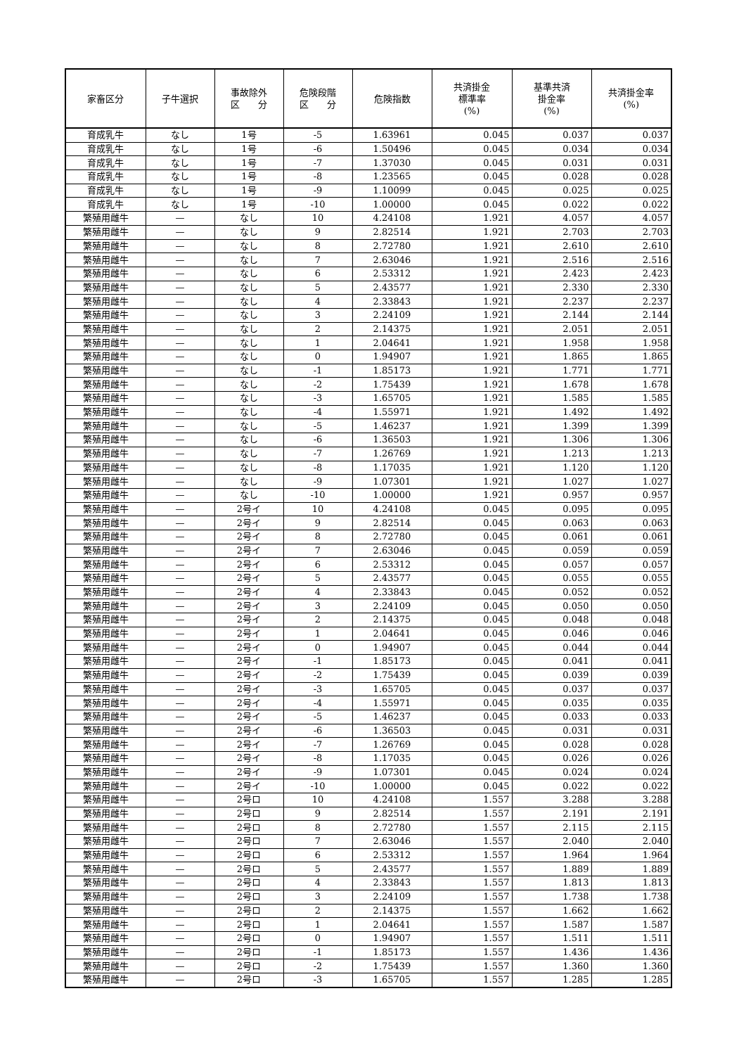| 家畜区分 | 子牛選択 | 事故除外 区 分 | 危険段階 区 分 | 危険指数 | 共済掛金 標準率 (%) | 基準共済 掛金率 (%) | 共済掛金率 (%) |
| --- | --- | --- | --- | --- | --- | --- | --- |
| 育成乳牛 | なし | 1号 | -5 | 1.63961 | 0.045 | 0.037 | 0.037 |
| 育成乳牛 | なし | 1号 | -6 | 1.50496 | 0.045 | 0.034 | 0.034 |
| 育成乳牛 | なし | 1号 | -7 | 1.37030 | 0.045 | 0.031 | 0.031 |
| 育成乳牛 | なし | 1号 | -8 | 1.23565 | 0.045 | 0.028 | 0.028 |
| 育成乳牛 | なし | 1号 | -9 | 1.10099 | 0.045 | 0.025 | 0.025 |
| 育成乳牛 | なし | 1号 | -10 | 1.00000 | 0.045 | 0.022 | 0.022 |
| 繁殖用雌牛 | — | なし | 10 | 4.24108 | 1.921 | 4.057 | 4.057 |
| 繁殖用雌牛 | — | なし | 9 | 2.82514 | 1.921 | 2.703 | 2.703 |
| 繁殖用雌牛 | — | なし | 8 | 2.72780 | 1.921 | 2.610 | 2.610 |
| 繁殖用雌牛 | — | なし | 7 | 2.63046 | 1.921 | 2.516 | 2.516 |
| 繁殖用雌牛 | — | なし | 6 | 2.53312 | 1.921 | 2.423 | 2.423 |
| 繁殖用雌牛 | — | なし | 5 | 2.43577 | 1.921 | 2.330 | 2.330 |
| 繁殖用雌牛 | — | なし | 4 | 2.33843 | 1.921 | 2.237 | 2.237 |
| 繁殖用雌牛 | — | なし | 3 | 2.24109 | 1.921 | 2.144 | 2.144 |
| 繁殖用雌牛 | — | なし | 2 | 2.14375 | 1.921 | 2.051 | 2.051 |
| 繁殖用雌牛 | — | なし | 1 | 2.04641 | 1.921 | 1.958 | 1.958 |
| 繁殖用雌牛 | — | なし | 0 | 1.94907 | 1.921 | 1.865 | 1.865 |
| 繁殖用雌牛 | — | なし | -1 | 1.85173 | 1.921 | 1.771 | 1.771 |
| 繁殖用雌牛 | — | なし | -2 | 1.75439 | 1.921 | 1.678 | 1.678 |
| 繁殖用雌牛 | — | なし | -3 | 1.65705 | 1.921 | 1.585 | 1.585 |
| 繁殖用雌牛 | — | なし | -4 | 1.55971 | 1.921 | 1.492 | 1.492 |
| 繁殖用雌牛 | — | なし | -5 | 1.46237 | 1.921 | 1.399 | 1.399 |
| 繁殖用雌牛 | — | なし | -6 | 1.36503 | 1.921 | 1.306 | 1.306 |
| 繁殖用雌牛 | — | なし | -7 | 1.26769 | 1.921 | 1.213 | 1.213 |
| 繁殖用雌牛 | — | なし | -8 | 1.17035 | 1.921 | 1.120 | 1.120 |
| 繁殖用雌牛 | — | なし | -9 | 1.07301 | 1.921 | 1.027 | 1.027 |
| 繁殖用雌牛 | — | なし | -10 | 1.00000 | 1.921 | 0.957 | 0.957 |
| 繁殖用雌牛 | — | 2号イ | 10 | 4.24108 | 0.045 | 0.095 | 0.095 |
| 繁殖用雌牛 | — | 2号イ | 9 | 2.82514 | 0.045 | 0.063 | 0.063 |
| 繁殖用雌牛 | — | 2号イ | 8 | 2.72780 | 0.045 | 0.061 | 0.061 |
| 繁殖用雌牛 | — | 2号イ | 7 | 2.63046 | 0.045 | 0.059 | 0.059 |
| 繁殖用雌牛 | — | 2号イ | 6 | 2.53312 | 0.045 | 0.057 | 0.057 |
| 繁殖用雌牛 | — | 2号イ | 5 | 2.43577 | 0.045 | 0.055 | 0.055 |
| 繁殖用雌牛 | — | 2号イ | 4 | 2.33843 | 0.045 | 0.052 | 0.052 |
| 繁殖用雌牛 | — | 2号イ | 3 | 2.24109 | 0.045 | 0.050 | 0.050 |
| 繁殖用雌牛 | — | 2号イ | 2 | 2.14375 | 0.045 | 0.048 | 0.048 |
| 繁殖用雌牛 | — | 2号イ | 1 | 2.04641 | 0.045 | 0.046 | 0.046 |
| 繁殖用雌牛 | — | 2号イ | 0 | 1.94907 | 0.045 | 0.044 | 0.044 |
| 繁殖用雌牛 | — | 2号イ | -1 | 1.85173 | 0.045 | 0.041 | 0.041 |
| 繁殖用雌牛 | — | 2号イ | -2 | 1.75439 | 0.045 | 0.039 | 0.039 |
| 繁殖用雌牛 | — | 2号イ | -3 | 1.65705 | 0.045 | 0.037 | 0.037 |
| 繁殖用雌牛 | — | 2号イ | -4 | 1.55971 | 0.045 | 0.035 | 0.035 |
| 繁殖用雌牛 | — | 2号イ | -5 | 1.46237 | 0.045 | 0.033 | 0.033 |
| 繁殖用雌牛 | — | 2号イ | -6 | 1.36503 | 0.045 | 0.031 | 0.031 |
| 繁殖用雌牛 | — | 2号イ | -7 | 1.26769 | 0.045 | 0.028 | 0.028 |
| 繁殖用雌牛 | — | 2号イ | -8 | 1.17035 | 0.045 | 0.026 | 0.026 |
| 繁殖用雌牛 | — | 2号イ | -9 | 1.07301 | 0.045 | 0.024 | 0.024 |
| 繁殖用雌牛 | — | 2号イ | -10 | 1.00000 | 0.045 | 0.022 | 0.022 |
| 繁殖用雌牛 | — | 2号ロ | 10 | 4.24108 | 1.557 | 3.288 | 3.288 |
| 繁殖用雌牛 | — | 2号ロ | 9 | 2.82514 | 1.557 | 2.191 | 2.191 |
| 繁殖用雌牛 | — | 2号ロ | 8 | 2.72780 | 1.557 | 2.115 | 2.115 |
| 繁殖用雌牛 | — | 2号ロ | 7 | 2.63046 | 1.557 | 2.040 | 2.040 |
| 繁殖用雌牛 | — | 2号ロ | 6 | 2.53312 | 1.557 | 1.964 | 1.964 |
| 繁殖用雌牛 | — | 2号ロ | 5 | 2.43577 | 1.557 | 1.889 | 1.889 |
| 繁殖用雌牛 | — | 2号ロ | 4 | 2.33843 | 1.557 | 1.813 | 1.813 |
| 繁殖用雌牛 | — | 2号ロ | 3 | 2.24109 | 1.557 | 1.738 | 1.738 |
| 繁殖用雌牛 | — | 2号ロ | 2 | 2.14375 | 1.557 | 1.662 | 1.662 |
| 繁殖用雌牛 | — | 2号ロ | 1 | 2.04641 | 1.557 | 1.587 | 1.587 |
| 繁殖用雌牛 | — | 2号ロ | 0 | 1.94907 | 1.557 | 1.511 | 1.511 |
| 繁殖用雌牛 | — | 2号ロ | -1 | 1.85173 | 1.557 | 1.436 | 1.436 |
| 繁殖用雌牛 | — | 2号ロ | -2 | 1.75439 | 1.557 | 1.360 | 1.360 |
| 繁殖用雌牛 | — | 2号ロ | -3 | 1.65705 | 1.557 | 1.285 | 1.285 |